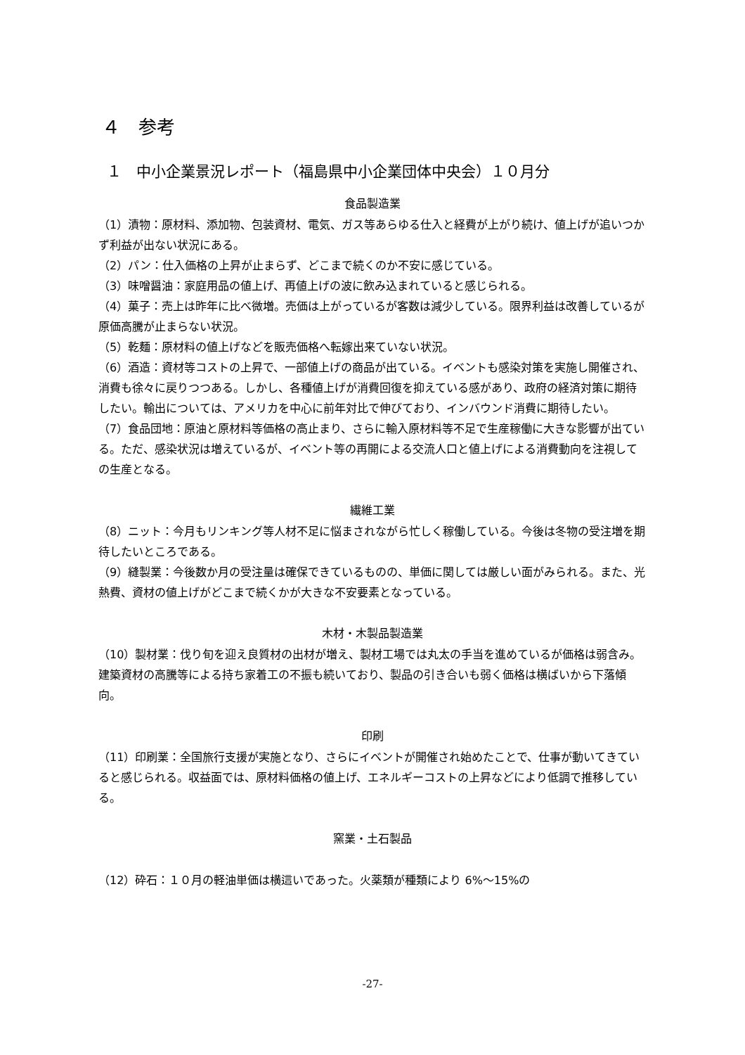４　参考
１　中小企業景況レポート（福島県中小企業団体中央会）１０月分
食品製造業
（1）漬物：原材料、添加物、包装資材、電気、ガス等あらゆる仕入と経費が上がり続け、値上げが追いつかず利益が出ない状況にある。
（2）パン：仕入価格の上昇が止まらず、どこまで続くのか不安に感じている。
（3）味噌醤油：家庭用品の値上げ、再値上げの波に飲み込まれていると感じられる。
（4）菓子：売上は昨年に比べ微増。売価は上がっているが客数は減少している。限界利益は改善しているが原価高騰が止まらない状況。
（5）乾麺：原材料の値上げなどを販売価格へ転嫁出来ていない状況。
（6）酒造：資材等コストの上昇で、一部値上げの商品が出ている。イベントも感染対策を実施し開催され、消費も徐々に戻りつつある。しかし、各種値上げが消費回復を抑えている感があり、政府の経済対策に期待したい。輸出については、アメリカを中心に前年対比で伸びており、インバウンド消費に期待したい。
（7）食品団地：原油と原材料等価格の高止まり、さらに輸入原材料等不足で生産稼働に大きな影響が出ている。ただ、感染状況は増えているが、イベント等の再開による交流人口と値上げによる消費動向を注視しての生産となる。
繊維工業
（8）ニット：今月もリンキング等人材不足に悩まされながら忙しく稼働している。今後は冬物の受注増を期待したいところである。
（9）縫製業：今後数か月の受注量は確保できているものの、単価に関しては厳しい面がみられる。また、光熱費、資材の値上げがどこまで続くかが大きな不安要素となっている。
木材・木製品製造業
（10）製材業：伐り旬を迎え良質材の出材が増え、製材工場では丸太の手当を進めているが価格は弱含み。建築資材の高騰等による持ち家着工の不振も続いており、製品の引き合いも弱く価格は横ばいから下落傾向。
印刷
（11）印刷業：全国旅行支援が実施となり、さらにイベントが開催され始めたことで、仕事が動いてきていると感じられる。収益面では、原材料価格の値上げ、エネルギーコストの上昇などにより低調で推移している。
窯業・土石製品
（12）砕石：１０月の軽油単価は横這いであった。火薬類が種類により 6%～15%の
-27-